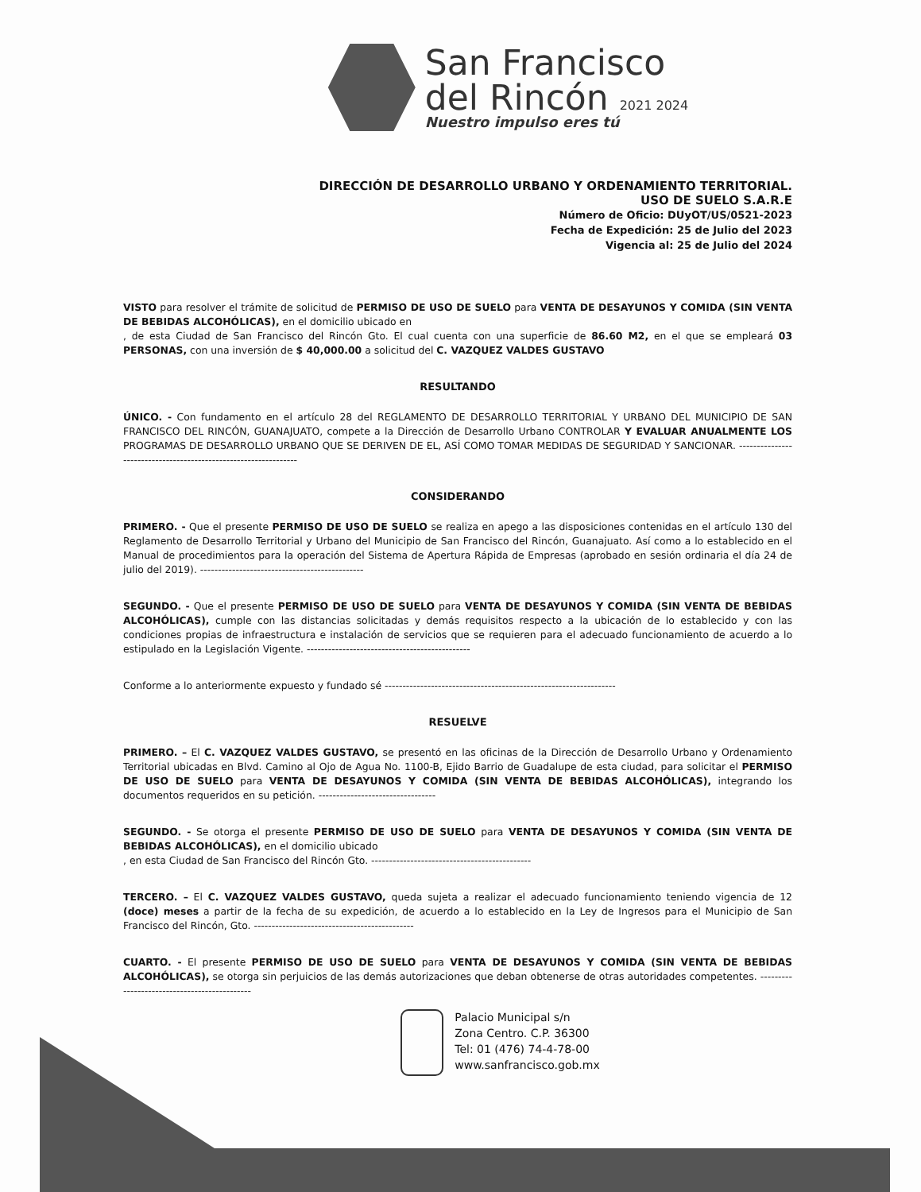San Francisco
del Rincón 2021 2024
Nuestro impulso eres tú
DIRECCIÓN DE DESARROLLO URBANO Y ORDENAMIENTO TERRITORIAL.
USO DE SUELO S.A.R.E
Número de Oficio: DUyOT/US/0521-2023
Fecha de Expedición: 25 de Julio del 2023
Vigencia al: 25 de Julio del 2024
VISTO para resolver el trámite de solicitud de PERMISO DE USO DE SUELO para VENTA DE DESAYUNOS Y COMIDA (SIN VENTA DE BEBIDAS ALCOHÓLICAS), en el domicilio ubicado en
, de esta Ciudad de San Francisco del Rincón Gto. El cual cuenta con una superficie de 86.60 M2, en el que se empleará 03 PERSONAS, con una inversión de $ 40,000.00 a solicitud del C. VAZQUEZ VALDES GUSTAVO
RESULTANDO
ÚNICO. - Con fundamento en el artículo 28 del REGLAMENTO DE DESARROLLO TERRITORIAL Y URBANO DEL MUNICIPIO DE SAN FRANCISCO DEL RINCÓN, GUANAJUATO, compete a la Dirección de Desarrollo Urbano CONTROLAR Y EVALUAR ANUALMENTE LOS PROGRAMAS DE DESARROLLO URBANO QUE SE DERIVEN DE EL, ASÍ COMO TOMAR MEDIDAS DE SEGURIDAD Y SANCIONAR. ----------------------------------------------------------------
CONSIDERANDO
PRIMERO. - Que el presente PERMISO DE USO DE SUELO se realiza en apego a las disposiciones contenidas en el artículo 130 del Reglamento de Desarrollo Territorial y Urbano del Municipio de San Francisco del Rincón, Guanajuato. Así como a lo establecido en el Manual de procedimientos para la operación del Sistema de Apertura Rápida de Empresas (aprobado en sesión ordinaria el día 24 de julio del 2019). ----------------------------------------------
SEGUNDO. - Que el presente PERMISO DE USO DE SUELO para VENTA DE DESAYUNOS Y COMIDA (SIN VENTA DE BEBIDAS ALCOHÓLICAS), cumple con las distancias solicitadas y demás requisitos respecto a la ubicación de lo establecido y con las condiciones propias de infraestructura e instalación de servicios que se requieren para el adecuado funcionamiento de acuerdo a lo estipulado en la Legislación Vigente. ----------------------------------------------
Conforme a lo anteriormente expuesto y fundado sé -----------------------------------------------------------------
RESUELVE
PRIMERO. – El C. VAZQUEZ VALDES GUSTAVO, se presentó en las oficinas de la Dirección de Desarrollo Urbano y Ordenamiento Territorial ubicadas en Blvd. Camino al Ojo de Agua No. 1100-B, Ejido Barrio de Guadalupe de esta ciudad, para solicitar el PERMISO DE USO DE SUELO para VENTA DE DESAYUNOS Y COMIDA (SIN VENTA DE BEBIDAS ALCOHÓLICAS), integrando los documentos requeridos en su petición. ---------------------------------
SEGUNDO. - Se otorga el presente PERMISO DE USO DE SUELO para VENTA DE DESAYUNOS Y COMIDA (SIN VENTA DE BEBIDAS ALCOHÓLICAS), en el domicilio ubicado
, en esta Ciudad de San Francisco del Rincón Gto. ---------------------------------------------
TERCERO. – El C. VAZQUEZ VALDES GUSTAVO, queda sujeta a realizar el adecuado funcionamiento teniendo vigencia de 12 (doce) meses a partir de la fecha de su expedición, de acuerdo a lo establecido en la Ley de Ingresos para el Municipio de San Francisco del Rincón, Gto. ---------------------------------------------
CUARTO. - El presente PERMISO DE USO DE SUELO para VENTA DE DESAYUNOS Y COMIDA (SIN VENTA DE BEBIDAS ALCOHÓLICAS), se otorga sin perjuicios de las demás autorizaciones que deban obtenerse de otras autoridades competentes. ---------------------------------------------
Palacio Municipal s/n
Zona Centro. C.P. 36300
Tel: 01 (476) 74-4-78-00
www.sanfrancisco.gob.mx